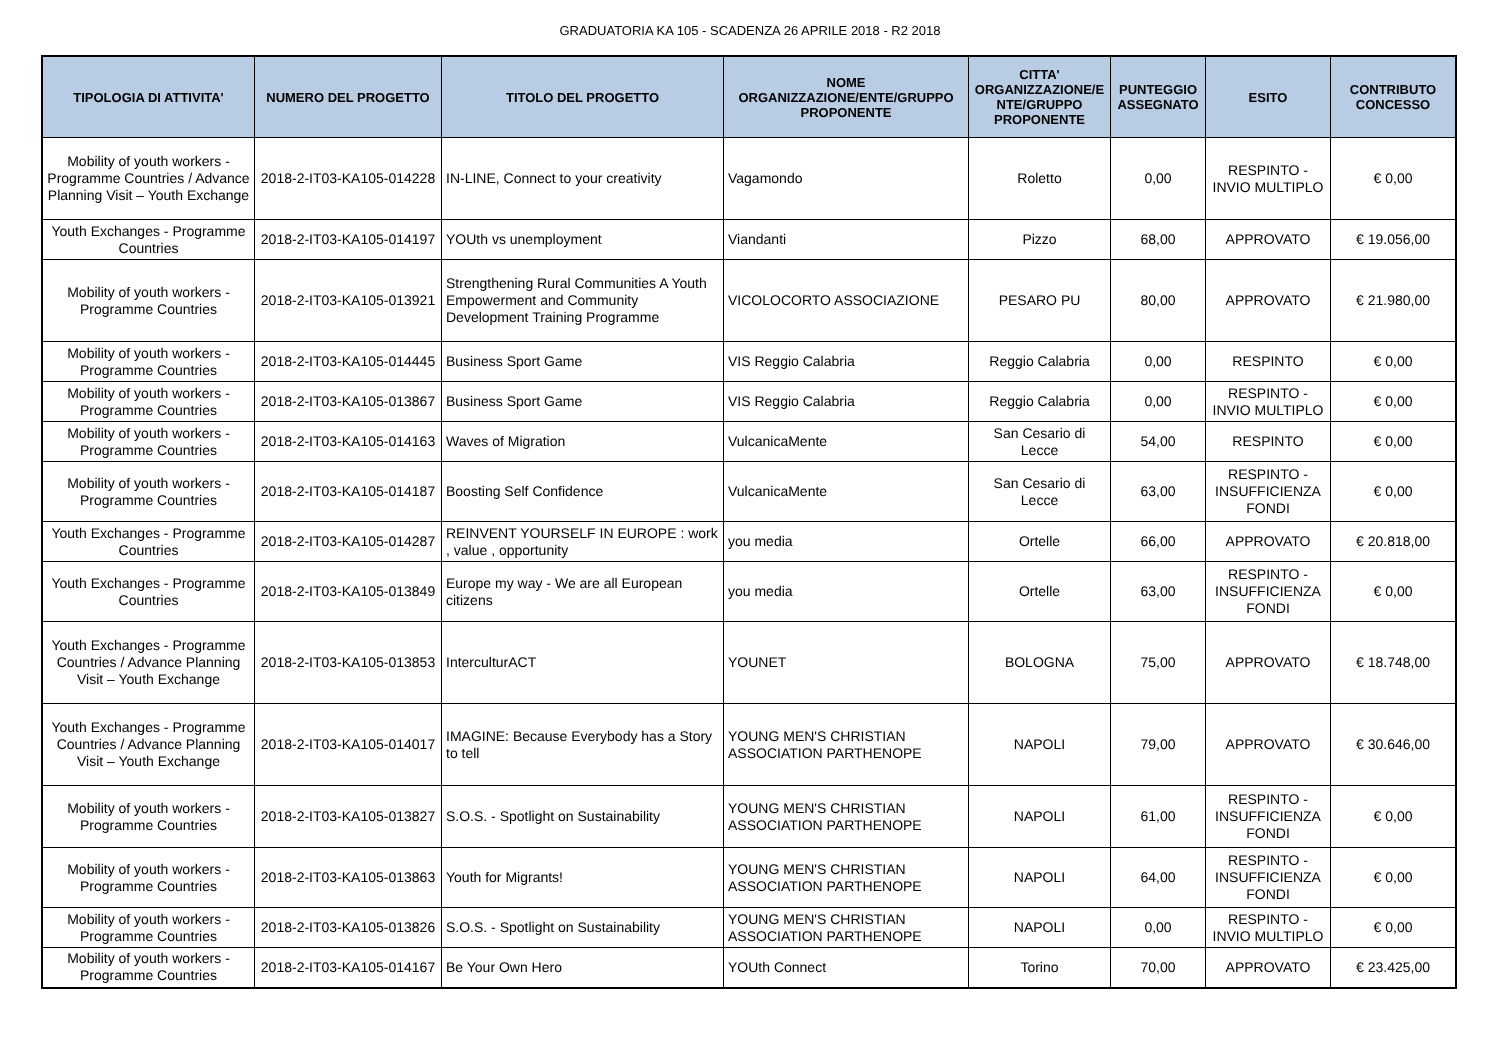GRADUATORIA KA 105 - SCADENZA 26 APRILE 2018 - R2 2018
| TIPOLOGIA DI ATTIVITA' | NUMERO DEL PROGETTO | TITOLO DEL PROGETTO | NOME ORGANIZZAZIONE/ENTE/GRUPPO PROPONENTE | CITTA' ORGANIZZAZIONE/E NTE/GRUPPO PROPONENTE | PUNTEGGIO ASSEGNATO | ESITO | CONTRIBUTO CONCESSO |
| --- | --- | --- | --- | --- | --- | --- | --- |
| Mobility of youth workers - Programme Countries / Advance Planning Visit – Youth Exchange | 2018-2-IT03-KA105-014228 | IN-LINE, Connect to your creativity | Vagamondo | Roletto | 0,00 | RESPINTO - INVIO MULTIPLO | € 0,00 |
| Youth Exchanges - Programme Countries | 2018-2-IT03-KA105-014197 | YOUth vs unemployment | Viandanti | Pizzo | 68,00 | APPROVATO | € 19.056,00 |
| Mobility of youth workers - Programme Countries | 2018-2-IT03-KA105-013921 | Strengthening Rural Communities A Youth Empowerment and Community Development Training Programme | VICOLOCORTO ASSOCIAZIONE | PESARO PU | 80,00 | APPROVATO | € 21.980,00 |
| Mobility of youth workers - Programme Countries | 2018-2-IT03-KA105-014445 | Business Sport Game | VIS Reggio Calabria | Reggio Calabria | 0,00 | RESPINTO | € 0,00 |
| Mobility of youth workers - Programme Countries | 2018-2-IT03-KA105-013867 | Business Sport Game | VIS Reggio Calabria | Reggio Calabria | 0,00 | RESPINTO - INVIO MULTIPLO | € 0,00 |
| Mobility of youth workers - Programme Countries | 2018-2-IT03-KA105-014163 | Waves of Migration | VulcanicaMente | San Cesario di Lecce | 54,00 | RESPINTO | € 0,00 |
| Mobility of youth workers - Programme Countries | 2018-2-IT03-KA105-014187 | Boosting Self Confidence | VulcanicaMente | San Cesario di Lecce | 63,00 | RESPINTO - INSUFFICIENZA FONDI | € 0,00 |
| Youth Exchanges - Programme Countries | 2018-2-IT03-KA105-014287 | REINVENT YOURSELF IN EUROPE : work , value , opportunity | you media | Ortelle | 66,00 | APPROVATO | € 20.818,00 |
| Youth Exchanges - Programme Countries | 2018-2-IT03-KA105-013849 | Europe my way - We are all European citizens | you media | Ortelle | 63,00 | RESPINTO - INSUFFICIENZA FONDI | € 0,00 |
| Youth Exchanges - Programme Countries / Advance Planning Visit – Youth Exchange | 2018-2-IT03-KA105-013853 | InterculturACT | YOUNET | BOLOGNA | 75,00 | APPROVATO | € 18.748,00 |
| Youth Exchanges - Programme Countries / Advance Planning Visit – Youth Exchange | 2018-2-IT03-KA105-014017 | IMAGINE: Because Everybody has a Story to tell | YOUNG MEN'S CHRISTIAN ASSOCIATION PARTHENOPE | NAPOLI | 79,00 | APPROVATO | € 30.646,00 |
| Mobility of youth workers - Programme Countries | 2018-2-IT03-KA105-013827 | S.O.S. - Spotlight on Sustainability | YOUNG MEN'S CHRISTIAN ASSOCIATION PARTHENOPE | NAPOLI | 61,00 | RESPINTO - INSUFFICIENZA FONDI | € 0,00 |
| Mobility of youth workers - Programme Countries | 2018-2-IT03-KA105-013863 | Youth for Migrants! | YOUNG MEN'S CHRISTIAN ASSOCIATION PARTHENOPE | NAPOLI | 64,00 | RESPINTO - INSUFFICIENZA FONDI | € 0,00 |
| Mobility of youth workers - Programme Countries | 2018-2-IT03-KA105-013826 | S.O.S. - Spotlight on Sustainability | YOUNG MEN'S CHRISTIAN ASSOCIATION PARTHENOPE | NAPOLI | 0,00 | RESPINTO - INVIO MULTIPLO | € 0,00 |
| Mobility of youth workers - Programme Countries | 2018-2-IT03-KA105-014167 | Be Your Own Hero | YOUth Connect | Torino | 70,00 | APPROVATO | € 23.425,00 |